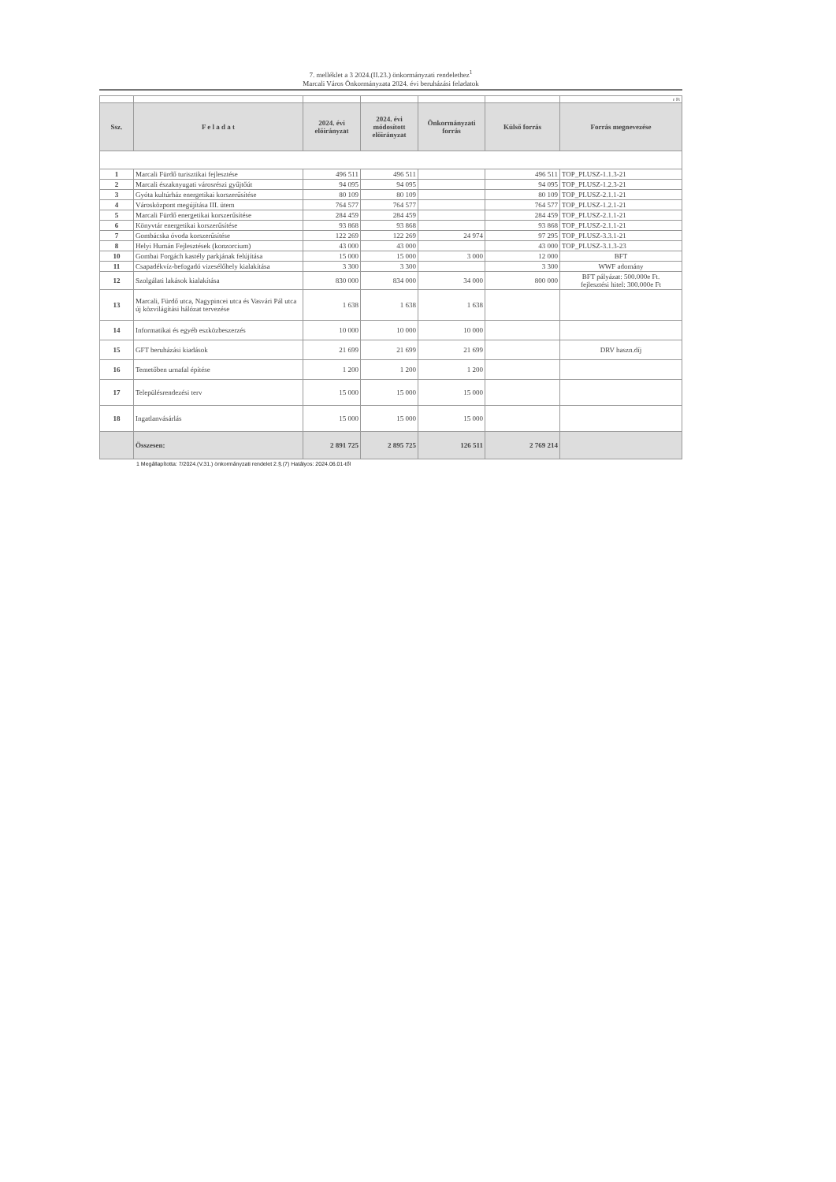7. melléklet a 3 2024.(II.23.) önkormányzati rendelethez<sup>1</sup>
Marcali Város Önkormányzata 2024. évi beruházási feladatok
| | | | | | | e Ft |
| Ssz. | F e l a d a t | 2024. évi előirányzat | 2024. évi módosított előirányzat | Önkormányzati forrás | Külső forrás | Forrás megnevezése |
| 1 | Marcali Fürdő turisztikai fejlesztése | 496 511 | 496 511 | | 496 511 | TOP_PLUSZ-1.1.3-21 |
| 2 | Marcali északnyugati városrészi gyűjtőút | 94 095 | 94 095 | | 94 095 | TOP_PLUSZ-1.2.3-21 |
| 3 | Gyóta kultúrház energetikai korszerűsítése | 80 109 | 80 109 | | 80 109 | TOP_PLUSZ-2.1.1-21 |
| 4 | Városközpont megújítása III. ütem | 764 577 | 764 577 | | 764 577 | TOP_PLUSZ-1.2.1-21 |
| 5 | Marcali Fürdő energetikai korszerűsítése | 284 459 | 284 459 | | 284 459 | TOP_PLUSZ-2.1.1-21 |
| 6 | Könyvtár energetikai korszerűsítése | 93 868 | 93 868 | | 93 868 | TOP_PLUSZ-2.1.1-21 |
| 7 | Gombácska óvoda korszerűsítése | 122 269 | 122 269 | 24 974 | 97 295 | TOP_PLUSZ-3.3.1-21 |
| 8 | Helyi Humán Fejlesztések (konzorcium) | 43 000 | 43 000 | | 43 000 | TOP_PLUSZ-3.1.3-23 |
| 10 | Gombai Forgách kastély parkjának felújítása | 15 000 | 15 000 | 3 000 | 12 000 | BFT |
| 11 | Csapadékvíz-befogadó vizesélőhely kialakítása | 3 300 | 3 300 | | 3 300 | WWF adomány |
| 12 | Szolgálati lakások kialakítása | 830 000 | 834 000 | 34 000 | 800 000 | BFT pályázat: 500.000e Ft. fejlesztési hitel: 300.000e Ft |
| 13 | Marcali, Fürdő utca, Nagypincei utca és Vasvári Pál utca új közvilágítási hálózat tervezése | 1 638 | 1 638 | 1 638 | | |
| 14 | Informatikai és egyéb eszközbeszerzés | 10 000 | 10 000 | 10 000 | | |
| 15 | GFT beruházási kiadások | 21 699 | 21 699 | 21 699 | | DRV haszn.díj |
| 16 | Temetőben urnafal építése | 1 200 | 1 200 | 1 200 | | |
| 17 | Településrendezési terv | 15 000 | 15 000 | 15 000 | | |
| 18 | Ingatlanvásárlás | 15 000 | 15 000 | 15 000 | | |
| | Összesen: | 2 891 725 | 2 895 725 | 126 511 | 2 769 214 | |
1 Megállapította: 7/2024.(V.31.) önkormányzati rendelet 2.§.(7) Hatályos: 2024.06.01-től